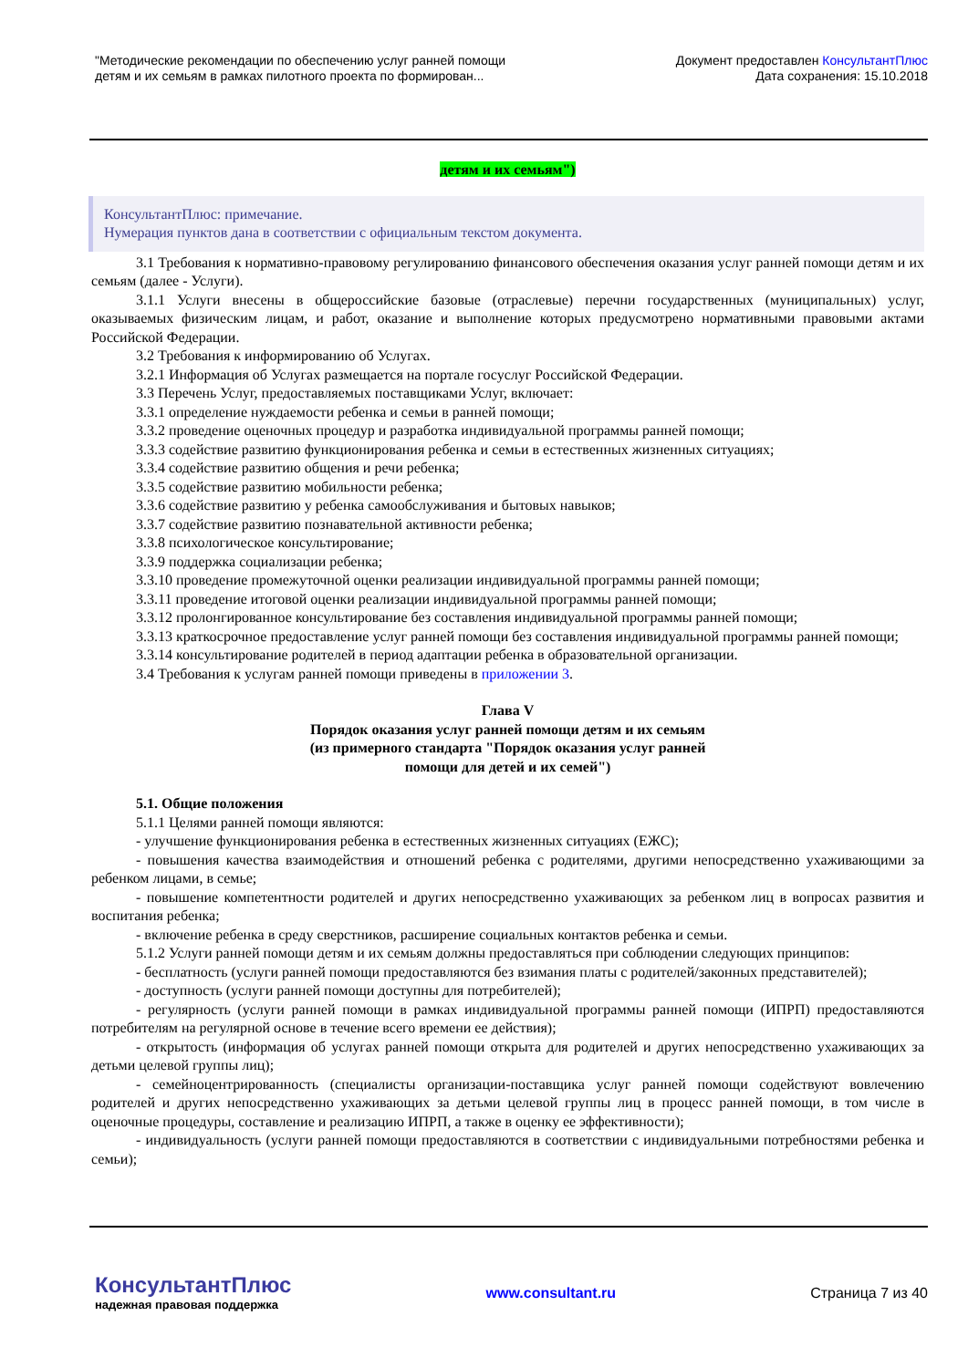"Методические рекомендации по обеспечению услуг ранней помощи
детям и их семьям в рамках пилотного проекта по формирован...
Документ предоставлен КонсультантПлюс
Дата сохранения: 15.10.2018
детям и их семьям")
КонсультантПлюс: примечание.
Нумерация пунктов дана в соответствии с официальным текстом документа.
3.1 Требования к нормативно-правовому регулированию финансового обеспечения оказания услуг ранней помощи детям и их семьям (далее - Услуги).
3.1.1 Услуги внесены в общероссийские базовые (отраслевые) перечни государственных (муниципальных) услуг, оказываемых физическим лицам, и работ, оказание и выполнение которых предусмотрено нормативными правовыми актами Российской Федерации.
3.2 Требования к информированию об Услугах.
3.2.1 Информация об Услугах размещается на портале госуслуг Российской Федерации.
3.3 Перечень Услуг, предоставляемых поставщиками Услуг, включает:
3.3.1 определение нуждаемости ребенка и семьи в ранней помощи;
3.3.2 проведение оценочных процедур и разработка индивидуальной программы ранней помощи;
3.3.3 содействие развитию функционирования ребенка и семьи в естественных жизненных ситуациях;
3.3.4 содействие развитию общения и речи ребенка;
3.3.5 содействие развитию мобильности ребенка;
3.3.6 содействие развитию у ребенка самообслуживания и бытовых навыков;
3.3.7 содействие развитию познавательной активности ребенка;
3.3.8 психологическое консультирование;
3.3.9 поддержка социализации ребенка;
3.3.10 проведение промежуточной оценки реализации индивидуальной программы ранней помощи;
3.3.11 проведение итоговой оценки реализации индивидуальной программы ранней помощи;
3.3.12 пролонгированное консультирование без составления индивидуальной программы ранней помощи;
3.3.13 краткосрочное предоставление услуг ранней помощи без составления индивидуальной программы ранней помощи;
3.3.14 консультирование родителей в период адаптации ребенка в образовательной организации.
3.4 Требования к услугам ранней помощи приведены в приложении 3.
Глава V
Порядок оказания услуг ранней помощи детям и их семьям
(из примерного стандарта "Порядок оказания услуг ранней
помощи для детей и их семей")
5.1. Общие положения
5.1.1 Целями ранней помощи являются:
- улучшение функционирования ребенка в естественных жизненных ситуациях (ЕЖС);
- повышения качества взаимодействия и отношений ребенка с родителями, другими непосредственно ухаживающими за ребенком лицами, в семье;
- повышение компетентности родителей и других непосредственно ухаживающих за ребенком лиц в вопросах развития и воспитания ребенка;
- включение ребенка в среду сверстников, расширение социальных контактов ребенка и семьи.
5.1.2 Услуги ранней помощи детям и их семьям должны предоставляться при соблюдении следующих принципов:
- бесплатность (услуги ранней помощи предоставляются без взимания платы с родителей/законных представителей);
- доступность (услуги ранней помощи доступны для потребителей);
- регулярность (услуги ранней помощи в рамках индивидуальной программы ранней помощи (ИПРП) предоставляются потребителям на регулярной основе в течение всего времени ее действия);
- открытость (информация об услугах ранней помощи открыта для родителей и других непосредственно ухаживающих за детьми целевой группы лиц);
- семейноцентрированность (специалисты организации-поставщика услуг ранней помощи содействуют вовлечению родителей и других непосредственно ухаживающих за детьми целевой группы лиц в процесс ранней помощи, в том числе в оценочные процедуры, составление и реализацию ИПРП, а также в оценку ее эффективности);
- индивидуальность (услуги ранней помощи предоставляются в соответствии с индивидуальными потребностями ребенка и семьи);
КонсультантПлюс
надежная правовая поддержка
www.consultant.ru Страница 7 из 40